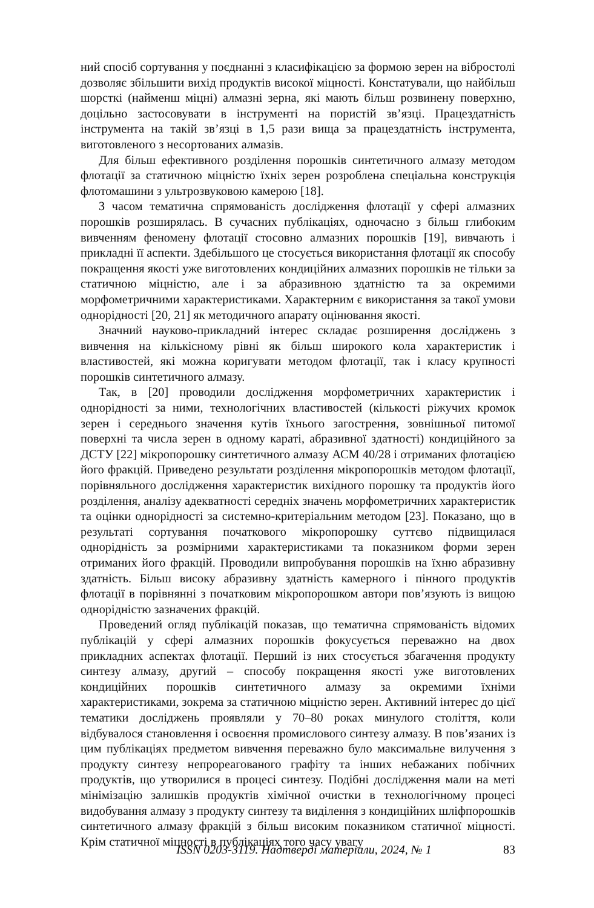ний спосіб сортування у поєднанні з класифікацією за формою зерен на вібростолі дозволяє збільшити вихід продуктів високої міцності. Констатували, що найбільш шорсткі (найменш міцні) алмазні зерна, які мають більш розвинену поверхню, доцільно застосовувати в інструменті на пористій зв’язці. Працездатність інструмента на такій зв’язці в 1,5 рази вища за працездатність інструмента, виготовленого з несортованих алмазів.
Для більш ефективного розділення порошків синтетичного алмазу методом флотації за статичною міцністю їхніх зерен розроблена спеціальна конструкція флотомашини з ультрозвуковою камерою [18].
З часом тематична спрямованість дослідження флотації у сфері алмазних порошків розширялась. В сучасних публікаціях, одночасно з більш глибоким вивченням феномену флотації стосовно алмазних порошків [19], вивчають і прикладні її аспекти. Здебільшого це стосується використання флотації як способу покращення якості уже виготовлених кондиційних алмазних порошків не тільки за статичною міцністю, але і за абразивною здатністю та за окремими морфометричними характеристиками. Характерним є використання за такої умови однорідності [20, 21] як методичного апарату оцінювання якості.
Значний науково-прикладний інтерес складає розширення досліджень з вивчення на кількісному рівні як більш широкого кола характеристик і властивостей, які можна коригувати методом флотації, так і класу крупності порошків синтетичного алмазу.
Так, в [20] проводили дослідження морфометричних характеристик і однорідності за ними, технологічних властивостей (кількості ріжучих кромок зерен і середнього значення кутів їхнього загострення, зовнішньої питомої поверхні та числа зерен в одному караті, абразивної здатності) кондиційного за ДСТУ [22] мікропорошку синтетичного алмазу АСМ 40/28 і отриманих флотацією його фракцій. Приведено результати розділення мікропорошків методом флотації, порівняльного дослідження характеристик вихідного порошку та продуктів його розділення, аналізу адекватності середніх значень морфометричних характеристик та оцінки однорідності за системно-критеріальним методом [23]. Показано, що в результаті сортування початкового мікропорошку суттєво підвищилася однорідність за розмірними характеристиками та показником форми зерен отриманих його фракцій. Проводили випробування порошків на їхню абразивну здатність. Більш високу абразивну здатність камерного і пінного продуктів флотації в порівнянні з початковим мікропорошком автори пов’язують із вищою однорідністю зазначених фракцій.
Проведений огляд публікацій показав, що тематична спрямованість відомих публікацій у сфері алмазних порошків фокусується переважно на двох прикладних аспектах флотації. Перший із них стосується збагачення продукту синтезу алмазу, другий – способу покращення якості уже виготовлених кондиційних порошків синтетичного алмазу за окремими їхніми характеристиками, зокрема за статичною міцністю зерен. Активний інтерес до цієї тематики досліджень проявляли у 70–80 роках минулого століття, коли відбувалося становлення і освоєння промислового синтезу алмазу. В пов’язаних із цим публікаціях предметом вивчення переважно було максимальне вилучення з продукту синтезу непрореагованого графіту та інших небажаних побічних продуктів, що утворилися в процесі синтезу. Подібні дослідження мали на меті мінімізацію залишків продуктів хімічної очистки в технологічному процесі видобування алмазу з продукту синтезу та виділення з кондиційних шліфпорошків синтетичного алмазу фракцій з більш високим показником статичної міцності. Крім статичної міцності в публікаціях того часу увагу
ISSN 0203-3119. Надтверді матеріали, 2024, № 1 83